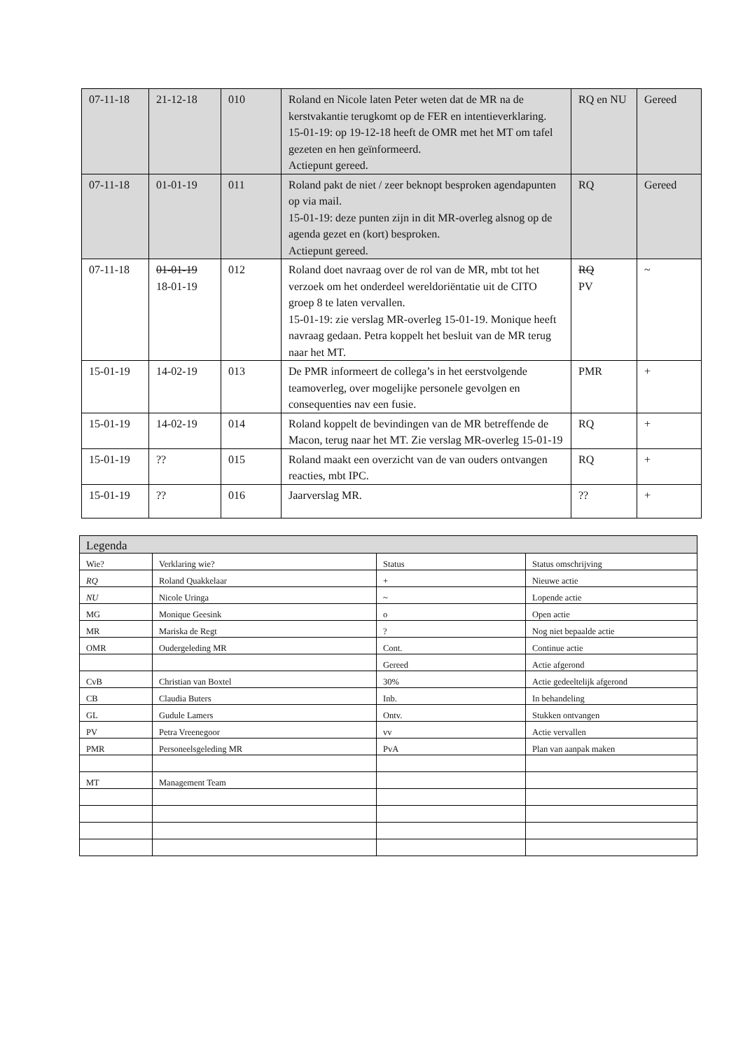| 07-11-18 | 21-12-18 | 010 | Roland en Nicole laten Peter weten dat de MR na de kerstvakantie terugkomt op de FER en intentieverklaring. 15-01-19: op 19-12-18 heeft de OMR met het MT om tafel gezeten en hen geïnformeerd. Actiepunt gereed. | RQ en NU | Gereed |
| 07-11-18 | 01-01-19 | 011 | Roland pakt de niet / zeer beknopt besproken agendapunten op via mail. 15-01-19: deze punten zijn in dit MR-overleg alsnog op de agenda gezet en (kort) besproken. Actiepunt gereed. | RQ | Gereed |
| 07-11-18 | 01-01-19 18-01-19 | 012 | Roland doet navraag over de rol van de MR, mbt tot het verzoek om het onderdeel wereldoriëntatie uit de CITO groep 8 te laten vervallen. 15-01-19: zie verslag MR-overleg 15-01-19. Monique heeft navraag gedaan. Petra koppelt het besluit van de MR terug naar het MT. | RQ PV | ~ |
| 15-01-19 | 14-02-19 | 013 | De PMR informeert de collega’s in het eerstvolgende teamoverleg, over mogelijke personele gevolgen en consequenties nav een fusie. | PMR | + |
| 15-01-19 | 14-02-19 | 014 | Roland koppelt de bevindingen van de MR betreffende de Macon, terug naar het MT. Zie verslag MR-overleg 15-01-19 | RQ | + |
| 15-01-19 | ?? | 015 | Roland maakt een overzicht van de van ouders ontvangen reacties, mbt IPC. | RQ | + |
| 15-01-19 | ?? | 016 | Jaarverslag MR. | ?? | + |
| Legenda | | | |
| Wie? | Verklaring wie? | Status | Status omschrijving |
| RQ | Roland Quakkelaar | + | Nieuwe actie |
| NU | Nicole Uringa | ~ | Lopende actie |
| MG | Monique Geesink | o | Open actie |
| MR | Mariska de Regt | ? | Nog niet bepaalde actie |
| OMR | Oudergeleding MR | Cont. | Continue actie |
| | | Gereed | Actie afgerond |
| CvB | Christian van Boxtel | 30% | Actie gedeeltelijk afgerond |
| CB | Claudia Buters | Inb. | In behandeling |
| GL | Gudule Lamers | Ontv. | Stukken ontvangen |
| PV | Petra Vreenegoor | vv | Actie vervallen |
| PMR | Personeelsgeleding MR | PvA | Plan van aanpak maken |
| MT | Management Team | | |